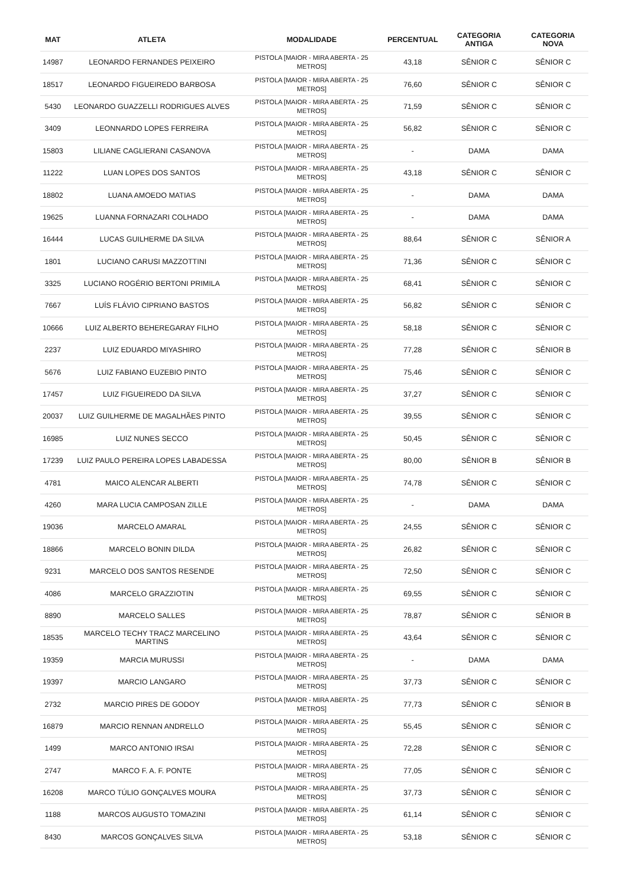| MAT | ATLETA | MODALIDADE | PERCENTUAL | CATEGORIA ANTIGA | CATEGORIA NOVA |
| --- | --- | --- | --- | --- | --- |
| 14987 | LEONARDO FERNANDES PEIXEIRO | PISTOLA [MAIOR - MIRA ABERTA - 25 METROS] | 43,18 | SÊNIOR C | SÊNIOR C |
| 18517 | LEONARDO FIGUEIREDO BARBOSA | PISTOLA [MAIOR - MIRA ABERTA - 25 METROS] | 76,60 | SÊNIOR C | SÊNIOR C |
| 5430 | LEONARDO GUAZZELLI RODRIGUES ALVES | PISTOLA [MAIOR - MIRA ABERTA - 25 METROS] | 71,59 | SÊNIOR C | SÊNIOR C |
| 3409 | LEONNARDO LOPES FERREIRA | PISTOLA [MAIOR - MIRA ABERTA - 25 METROS] | 56,82 | SÊNIOR C | SÊNIOR C |
| 15803 | LILIANE CAGLIERANI CASANOVA | PISTOLA [MAIOR - MIRA ABERTA - 25 METROS] | - | DAMA | DAMA |
| 11222 | LUAN LOPES DOS SANTOS | PISTOLA [MAIOR - MIRA ABERTA - 25 METROS] | 43,18 | SÊNIOR C | SÊNIOR C |
| 18802 | LUANA AMOEDO MATIAS | PISTOLA [MAIOR - MIRA ABERTA - 25 METROS] | - | DAMA | DAMA |
| 19625 | LUANNA FORNAZARI COLHADO | PISTOLA [MAIOR - MIRA ABERTA - 25 METROS] | - | DAMA | DAMA |
| 16444 | LUCAS GUILHERME DA SILVA | PISTOLA [MAIOR - MIRA ABERTA - 25 METROS] | 88,64 | SÊNIOR C | SÊNIOR A |
| 1801 | LUCIANO CARUSI MAZZOTTINI | PISTOLA [MAIOR - MIRA ABERTA - 25 METROS] | 71,36 | SÊNIOR C | SÊNIOR C |
| 3325 | LUCIANO ROGÉRIO BERTONI PRIMILA | PISTOLA [MAIOR - MIRA ABERTA - 25 METROS] | 68,41 | SÊNIOR C | SÊNIOR C |
| 7667 | LUÍS FLÁVIO CIPRIANO BASTOS | PISTOLA [MAIOR - MIRA ABERTA - 25 METROS] | 56,82 | SÊNIOR C | SÊNIOR C |
| 10666 | LUIZ ALBERTO BEHEREGARAY FILHO | PISTOLA [MAIOR - MIRA ABERTA - 25 METROS] | 58,18 | SÊNIOR C | SÊNIOR C |
| 2237 | LUIZ EDUARDO MIYASHIRO | PISTOLA [MAIOR - MIRA ABERTA - 25 METROS] | 77,28 | SÊNIOR C | SÊNIOR B |
| 5676 | LUIZ FABIANO EUZEBIO PINTO | PISTOLA [MAIOR - MIRA ABERTA - 25 METROS] | 75,46 | SÊNIOR C | SÊNIOR C |
| 17457 | LUIZ FIGUEIREDO DA SILVA | PISTOLA [MAIOR - MIRA ABERTA - 25 METROS] | 37,27 | SÊNIOR C | SÊNIOR C |
| 20037 | LUIZ GUILHERME DE MAGALHÃES PINTO | PISTOLA [MAIOR - MIRA ABERTA - 25 METROS] | 39,55 | SÊNIOR C | SÊNIOR C |
| 16985 | LUIZ NUNES SECCO | PISTOLA [MAIOR - MIRA ABERTA - 25 METROS] | 50,45 | SÊNIOR C | SÊNIOR C |
| 17239 | LUIZ PAULO PEREIRA LOPES LABADESSA | PISTOLA [MAIOR - MIRA ABERTA - 25 METROS] | 80,00 | SÊNIOR B | SÊNIOR B |
| 4781 | MAICO ALENCAR ALBERTI | PISTOLA [MAIOR - MIRA ABERTA - 25 METROS] | 74,78 | SÊNIOR C | SÊNIOR C |
| 4260 | MARA LUCIA CAMPOSAN ZILLE | PISTOLA [MAIOR - MIRA ABERTA - 25 METROS] | - | DAMA | DAMA |
| 19036 | MARCELO AMARAL | PISTOLA [MAIOR - MIRA ABERTA - 25 METROS] | 24,55 | SÊNIOR C | SÊNIOR C |
| 18866 | MARCELO BONIN DILDA | PISTOLA [MAIOR - MIRA ABERTA - 25 METROS] | 26,82 | SÊNIOR C | SÊNIOR C |
| 9231 | MARCELO DOS SANTOS RESENDE | PISTOLA [MAIOR - MIRA ABERTA - 25 METROS] | 72,50 | SÊNIOR C | SÊNIOR C |
| 4086 | MARCELO GRAZZIOTIN | PISTOLA [MAIOR - MIRA ABERTA - 25 METROS] | 69,55 | SÊNIOR C | SÊNIOR C |
| 8890 | MARCELO SALLES | PISTOLA [MAIOR - MIRA ABERTA - 25 METROS] | 78,87 | SÊNIOR C | SÊNIOR B |
| 18535 | MARCELO TECHY TRACZ MARCELINO MARTINS | PISTOLA [MAIOR - MIRA ABERTA - 25 METROS] | 43,64 | SÊNIOR C | SÊNIOR C |
| 19359 | MARCIA MURUSSI | PISTOLA [MAIOR - MIRA ABERTA - 25 METROS] | - | DAMA | DAMA |
| 19397 | MARCIO LANGARO | PISTOLA [MAIOR - MIRA ABERTA - 25 METROS] | 37,73 | SÊNIOR C | SÊNIOR C |
| 2732 | MARCIO PIRES DE GODOY | PISTOLA [MAIOR - MIRA ABERTA - 25 METROS] | 77,73 | SÊNIOR C | SÊNIOR B |
| 16879 | MARCIO RENNAN ANDRELLO | PISTOLA [MAIOR - MIRA ABERTA - 25 METROS] | 55,45 | SÊNIOR C | SÊNIOR C |
| 1499 | MARCO ANTONIO IRSAI | PISTOLA [MAIOR - MIRA ABERTA - 25 METROS] | 72,28 | SÊNIOR C | SÊNIOR C |
| 2747 | MARCO F. A. F. PONTE | PISTOLA [MAIOR - MIRA ABERTA - 25 METROS] | 77,05 | SÊNIOR C | SÊNIOR C |
| 16208 | MARCO TÚLIO GONÇALVES MOURA | PISTOLA [MAIOR - MIRA ABERTA - 25 METROS] | 37,73 | SÊNIOR C | SÊNIOR C |
| 1188 | MARCOS AUGUSTO TOMAZINI | PISTOLA [MAIOR - MIRA ABERTA - 25 METROS] | 61,14 | SÊNIOR C | SÊNIOR C |
| 8430 | MARCOS GONÇALVES SILVA | PISTOLA [MAIOR - MIRA ABERTA - 25 METROS] | 53,18 | SÊNIOR C | SÊNIOR C |